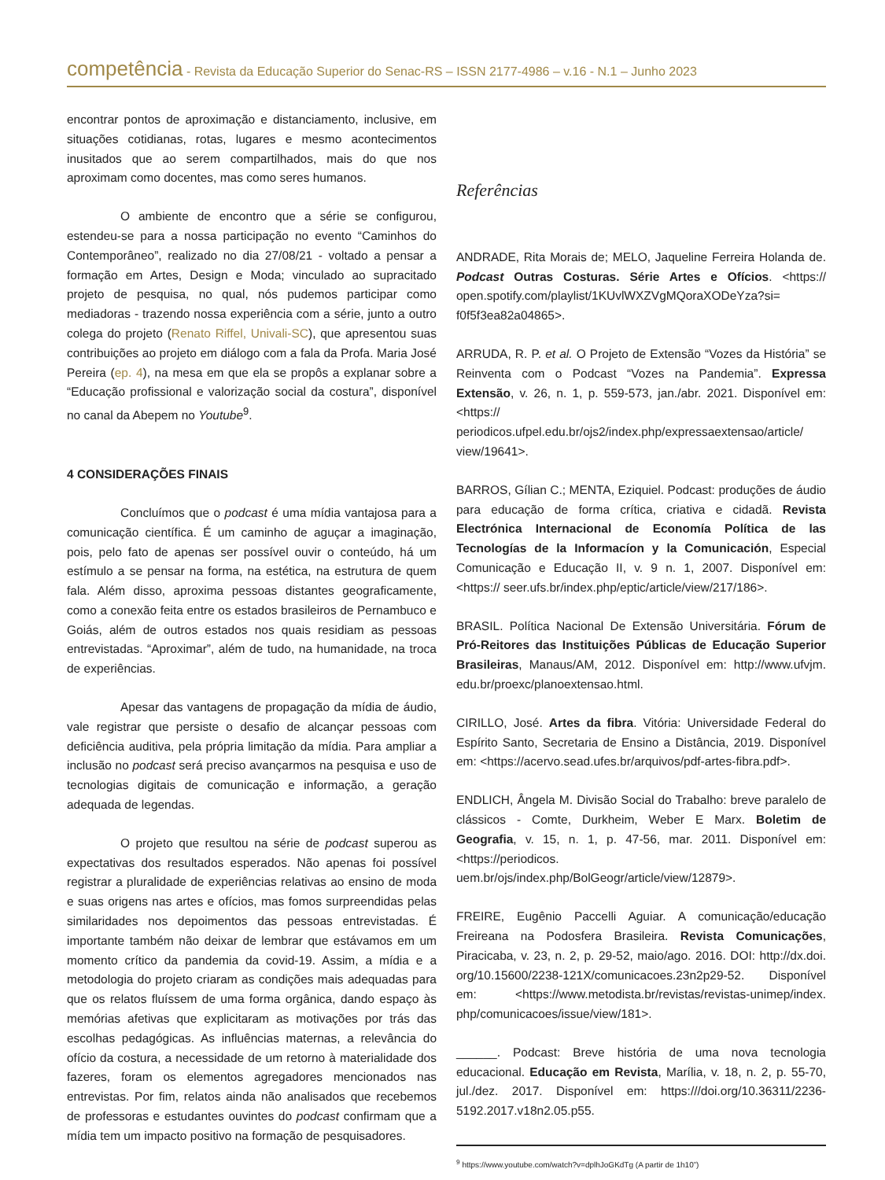competência - Revista da Educação Superior do Senac-RS – ISSN 2177-4986 – v.16 - N.1 – Junho 2023
encontrar pontos de aproximação e distanciamento, inclusive, em situações cotidianas, rotas, lugares e mesmo acontecimentos inusitados que ao serem compartilhados, mais do que nos aproximam como docentes, mas como seres humanos.
O ambiente de encontro que a série se configurou, estendeu-se para a nossa participação no evento “Caminhos do Contemporâneo”, realizado no dia 27/08/21 - voltado a pensar a formação em Artes, Design e Moda; vinculado ao supracitado projeto de pesquisa, no qual, nós pudemos participar como mediadoras - trazendo nossa experiência com a série, junto a outro colega do projeto (Renato Riffel, Univali-SC), que apresentou suas contribuições ao projeto em diálogo com a fala da Profa. Maria José Pereira (ep. 4), na mesa em que ela se propôs a explanar sobre a “Educação profissional e valorização social da costura”, disponível no canal da Abepem no Youtube<sup>9</sup>.
4 CONSIDERAÇÕES FINAIS
Concluímos que o podcast é uma mídia vantajosa para a comunicação científica. É um caminho de aguçar a imaginação, pois, pelo fato de apenas ser possível ouvir o conteúdo, há um estímulo a se pensar na forma, na estética, na estrutura de quem fala. Além disso, aproxima pessoas distantes geograficamente, como a conexão feita entre os estados brasileiros de Pernambuco e Goiás, além de outros estados nos quais residiam as pessoas entrevistadas. “Aproximar”, além de tudo, na humanidade, na troca de experiências.
Apesar das vantagens de propagação da mídia de áudio, vale registrar que persiste o desafio de alcançar pessoas com deficiência auditiva, pela própria limitação da mídia. Para ampliar a inclusão no podcast será preciso avançarmos na pesquisa e uso de tecnologias digitais de comunicação e informação, a geração adequada de legendas.
O projeto que resultou na série de podcast superou as expectativas dos resultados esperados. Não apenas foi possível registrar a pluralidade de experiências relativas ao ensino de moda e suas origens nas artes e ofícios, mas fomos surpreendidas pelas similaridades nos depoimentos das pessoas entrevistadas. É importante também não deixar de lembrar que estávamos em um momento crítico da pandemia da covid-19. Assim, a mídia e a metodologia do projeto criaram as condições mais adequadas para que os relatos fluíssem de uma forma orgânica, dando espaço às memórias afetivas que explicitaram as motivações por trás das escolhas pedagógicas. As influências maternas, a relevância do ofício da costura, a necessidade de um retorno à materialidade dos fazeres, foram os elementos agregadores mencionados nas entrevistas. Por fim, relatos ainda não analisados que recebemos de professoras e estudantes ouvintes do podcast confirmam que a mídia tem um impacto positivo na formação de pesquisadores.
Referências
ANDRADE, Rita Morais de; MELO, Jaqueline Ferreira Holanda de. Podcast Outras Costuras. Série Artes e Ofícios. <https:// open.spotify.com/playlist/1KUvlWXZVgMQoraXODeYza?si= f0f5f3ea82a04865>.
ARRUDA, R. P. et al. O Projeto de Extensão “Vozes da História” se Reinventa com o Podcast “Vozes na Pandemia”. Expressa Extensão, v. 26, n. 1, p. 559-573, jan./abr. 2021. Disponível em: <https:// periodicos.ufpel.edu.br/ojs2/index.php/expressaextensao/article/ view/19641>.
BARROS, Gílian C.; MENTA, Eziquiel. Podcast: produções de áudio para educação de forma crítica, criativa e cidadã. Revista Electrónica Internacional de Economía Política de las Tecnologías de la Informacíon y la Comunicación, Especial Comunicação e Educação II, v. 9 n. 1, 2007. Disponível em: <https:// seer.ufs.br/index.php/eptic/article/view/217/186>.
BRASIL. Política Nacional De Extensão Universitária. Fórum de Pró-Reitores das Instituições Públicas de Educação Superior Brasileiras, Manaus/AM, 2012. Disponível em: http://www.ufvjm. edu.br/proexc/planoextensao.html.
CIRILLO, José. Artes da fibra. Vitória: Universidade Federal do Espírito Santo, Secretaria de Ensino a Distância, 2019. Disponível em: <https://acervo.sead.ufes.br/arquivos/pdf-artes-fibra.pdf>.
ENDLICH, Ângela M. Divisão Social do Trabalho: breve paralelo de clássicos - Comte, Durkheim, Weber E Marx. Boletim de Geografia, v. 15, n. 1, p. 47-56, mar. 2011. Disponível em: <https://periodicos. uem.br/ojs/index.php/BolGeogr/article/view/12879>.
FREIRE, Eugênio Paccelli Aguiar. A comunicação/educação Freireana na Podosfera Brasileira. Revista Comunicações, Piracicaba, v. 23, n. 2, p. 29-52, maio/ago. 2016. DOI: http://dx.doi. org/10.15600/2238-121X/comunicacoes.23n2p29-52. Disponível em: <https://www.metodista.br/revistas/revistas-unimep/index. php/comunicacoes/issue/view/181>.
______. Podcast: Breve história de uma nova tecnologia educacional. Educação em Revista, Marília, v. 18, n. 2, p. 55-70, jul./dez. 2017. Disponível em: https:///doi.org/10.36311/2236-5192.2017.v18n2.05.p55.
<sup>9</sup> https://www.youtube.com/watch?v=dplhJoGKdTg (A partir de 1h10”)